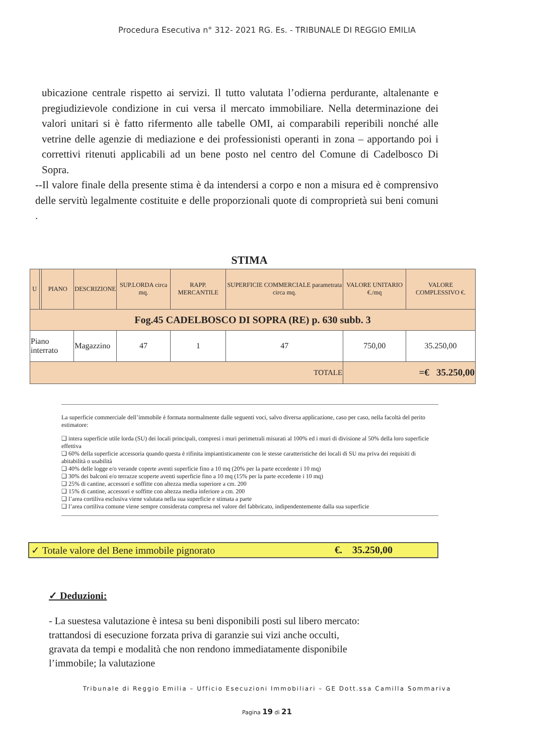Procedura Esecutiva n° 312- 2021 RG. Es. - TRIBUNALE DI REGGIO EMILIA
ubicazione centrale rispetto ai servizi. Il tutto valutata l’odierna perdurante, altalenante e pregiudizievole condizione in cui versa il mercato immobiliare. Nella determinazione dei valori unitari si è fatto rifermento alle tabelle OMI, ai comparabili reperibili nonché alle vetrine delle agenzie di mediazione e dei professionisti operanti in zona – apportando poi i correttivi ritenuti applicabili ad un bene posto nel centro del Comune di Cadelbosco Di Sopra.
--Il valore finale della presente stima è da intendersi a corpo e non a misura ed è comprensivo delle servitù legalmente costituite e delle proporzionali quote di comproprietà sui beni comuni .
STIMA
| U | | PIANO | DESCRIZIONE | SUP.LORDA circa mq. | RAPP. MERCANTILE | SUPERFICIE COMMERCIALE parametrata circa mq. | VALORE UNITARIO €./mq | VALORE COMPLESSIVO €. |
| --- | --- | --- | --- | --- | --- | --- | --- | --- |
| Fog.45 CADELBOSCO DI SOPRA (RE) p. 630 subb. 3 | | | | | | | | |
| Piano interrato | | | Magazzino | 47 | 1 | 47 | 750,00 | 35.250,00 |
| TOTALE | | | | | | | =€ 35.250,00 | |
La superficie commerciale dell’immobile è formata normalmente dalle seguenti voci, salvo diversa applicazione, caso per caso, nella facoltà del perito estimatore:
❑ intera superficie utile lorda (SU) dei locali principali, compresi i muri perimetrali misurati al 100% ed i muri di divisione al 50% della loro superficie effettiva
❑ 60% della superficie accessoria quando questa è rifinita impiantisticamente con le stesse caratteristiche dei locali di SU ma priva dei requisiti di abitabilità o usabilità
❑ 40% delle logge e/o verande coperte aventi superficie fino a 10 mq (20% per la parte eccedente i 10 mq)
❑ 30% dei balconi e/o terrazze scoperte aventi superficie fino a 10 mq (15% per la parte eccedente i 10 mq)
❑ 25% di cantine, accessori e soffitte con altezza media superiore a cm. 200
❑ 15% di cantine, accessori e soffitte con altezza media inferiore a cm. 200
❑ l’area cortiliva esclusiva viene valutata nella sua superficie e stimata a parte
❑ l’area cortiliva comune viene sempre considerata compresa nel valore del fabbricato, indipendentemente dalla sua superficie
✓ Totale valore del Bene immobile pignorato €. 35.250,00
✓ Deduzioni:
- La suestesa valutazione è intesa su beni disponibili posti sul libero mercato: trattandosi di esecuzione forzata priva di garanzie sui vizi anche occulti, gravata da tempi e modalità che non rendono immediatamente disponibile l’immobile; la valutazione
Tribunale di Reggio Emilia – Ufficio Esecuzioni Immobiliari – GE Dott.ssa Camilla Sommariva
Pagina 19 di 21